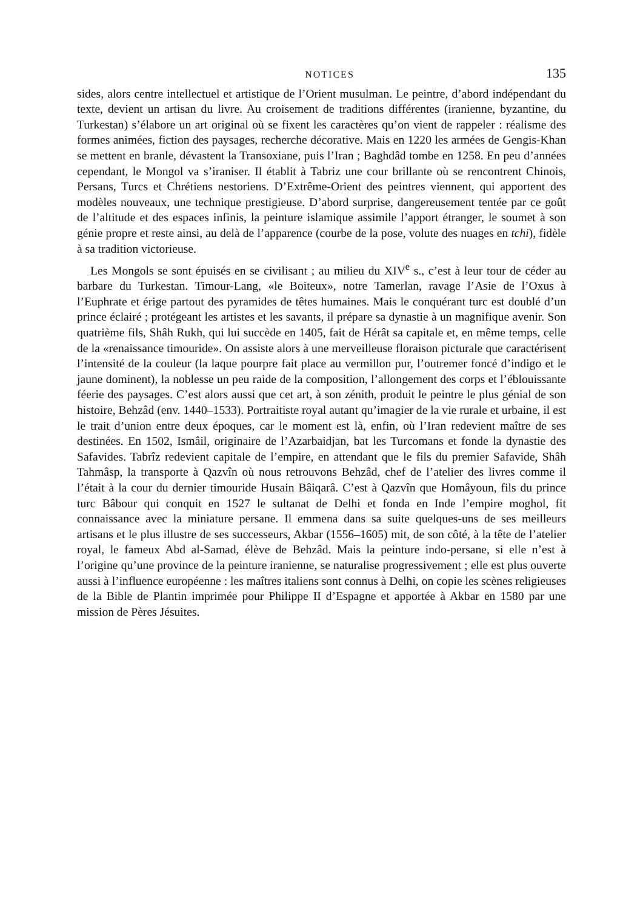NOTICES 135
sides, alors centre intellectuel et artistique de l’Orient musulman. Le peintre, d’abord indépendant du texte, devient un artisan du livre. Au croisement de traditions différentes (iranienne, byzantine, du Turkestan) s’élabore un art original où se fixent les caractères qu’on vient de rappeler : réalisme des formes animées, fiction des paysages, recherche décorative. Mais en 1220 les armées de Gengis-Khan se mettent en branle, dévastent la Transoxiane, puis l’Iran ; Baghdâd tombe en 1258. En peu d’années cependant, le Mongol va s’iraniser. Il établit à Tabriz une cour brillante où se rencontrent Chinois, Persans, Turcs et Chrétiens nestoriens. D’Extrême-Orient des peintres viennent, qui apportent des modèles nouveaux, une technique prestigieuse. D’abord surprise, dangereusement tentée par ce goût de l’altitude et des espaces infinis, la peinture islamique assimile l’apport étranger, le soumet à son génie propre et reste ainsi, au delà de l’apparence (courbe de la pose, volute des nuages en tchi), fidèle à sa tradition victorieuse.
Les Mongols se sont épuisés en se civilisant ; au milieu du XIV<sup>e</sup> s., c’est à leur tour de céder au barbare du Turkestan. Timour-Lang, «le Boiteux», notre Tamerlan, ravage l’Asie de l’Oxus à l’Euphrate et érige partout des pyramides de têtes humaines. Mais le conquérant turc est doublé d’un prince éclairé ; protégeant les artistes et les savants, il prépare sa dynastie à un magnifique avenir. Son quatrième fils, Shâh Rukh, qui lui succède en 1405, fait de Hérât sa capitale et, en même temps, celle de la «renaissance timouride». On assiste alors à une merveilleuse floraison picturale que caractérisent l’intensité de la couleur (la laque pourpre fait place au vermillon pur, l’outremer foncé d’indigo et le jaune dominent), la noblesse un peu raide de la composition, l’allongement des corps et l’éblouissante féerie des paysages. C’est alors aussi que cet art, à son zénith, produit le peintre le plus génial de son histoire, Behzâd (env. 1440–1533). Portraitiste royal autant qu’imagier de la vie rurale et urbaine, il est le trait d’union entre deux époques, car le moment est là, enfin, où l’Iran redevient maître de ses destinées. En 1502, Ismâil, originaire de l’Azarbaidjan, bat les Turcomans et fonde la dynastie des Safavides. Tabrîz redevient capitale de l’empire, en attendant que le fils du premier Safavide, Shâh Tahmâsp, la transporte à Qazvîn où nous retrouvons Behzâd, chef de l’atelier des livres comme il l’était à la cour du dernier timouride Husain Bâiqarâ. C’est à Qazvîn que Homâyoun, fils du prince turc Bâbour qui conquit en 1527 le sultanat de Delhi et fonda en Inde l’empire moghol, fit connaissance avec la miniature persane. Il emmena dans sa suite quelques-uns de ses meilleurs artisans et le plus illustre de ses successeurs, Akbar (1556–1605) mit, de son côté, à la tête de l’atelier royal, le fameux Abd al-Samad, élève de Behzâd. Mais la peinture indo-persane, si elle n’est à l’origine qu’une province de la peinture iranienne, se naturalise progressivement ; elle est plus ouverte aussi à l’influence européenne : les maîtres italiens sont connus à Delhi, on copie les scènes religieuses de la Bible de Plantin imprimée pour Philippe II d’Espagne et apportée à Akbar en 1580 par une mission de Pères Jésuites.